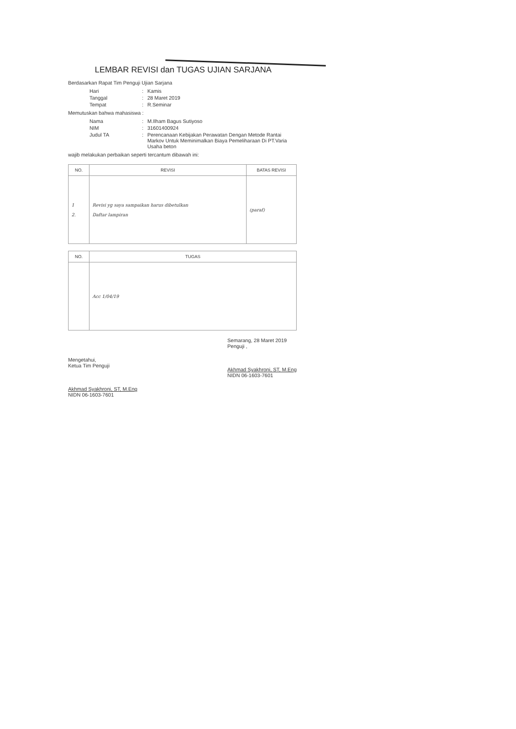LEMBAR REVISI dan TUGAS UJIAN SARJANA
Berdasarkan Rapat Tim Penguji Ujian Sarjana
| Hari | : | Kamis |
| Tanggal | : | 28 Maret 2019 |
| Tempat | : | R.Seminar |
Memutuskan bahwa mahasiswa :
| Nama | : | M.Ilham Bagus Sutiyoso |
| NIM | : | 31601400924 |
| Judul TA | : | Perencanaan Kebijakan Perawatan Dengan Metode Rantai Markov Untuk Meminimalkan Biaya Pemeliharaan Di PT.Varia Usaha beton |
wajib melakukan perbaikan seperti tercantum dibawah ini:
| NO. | REVISI | BATAS REVISI |
| --- | --- | --- |
| 1 2. | Revisi yg saya sampaikan harus dibetulkan Daftar lampiran | (paraf) |
| NO. | TUGAS |
| --- | --- |
| | Acc 1/04/19 |
Mengetahui,
Ketua Tim Penguji
Akhmad Syakhroni, ST, M.Eng
NIDN 06-1603-7601
Semarang, 28 Maret 2019
Penguji ,
Akhmad Syakhroni, ST, M.Eng
NIDN 06-1603-7601